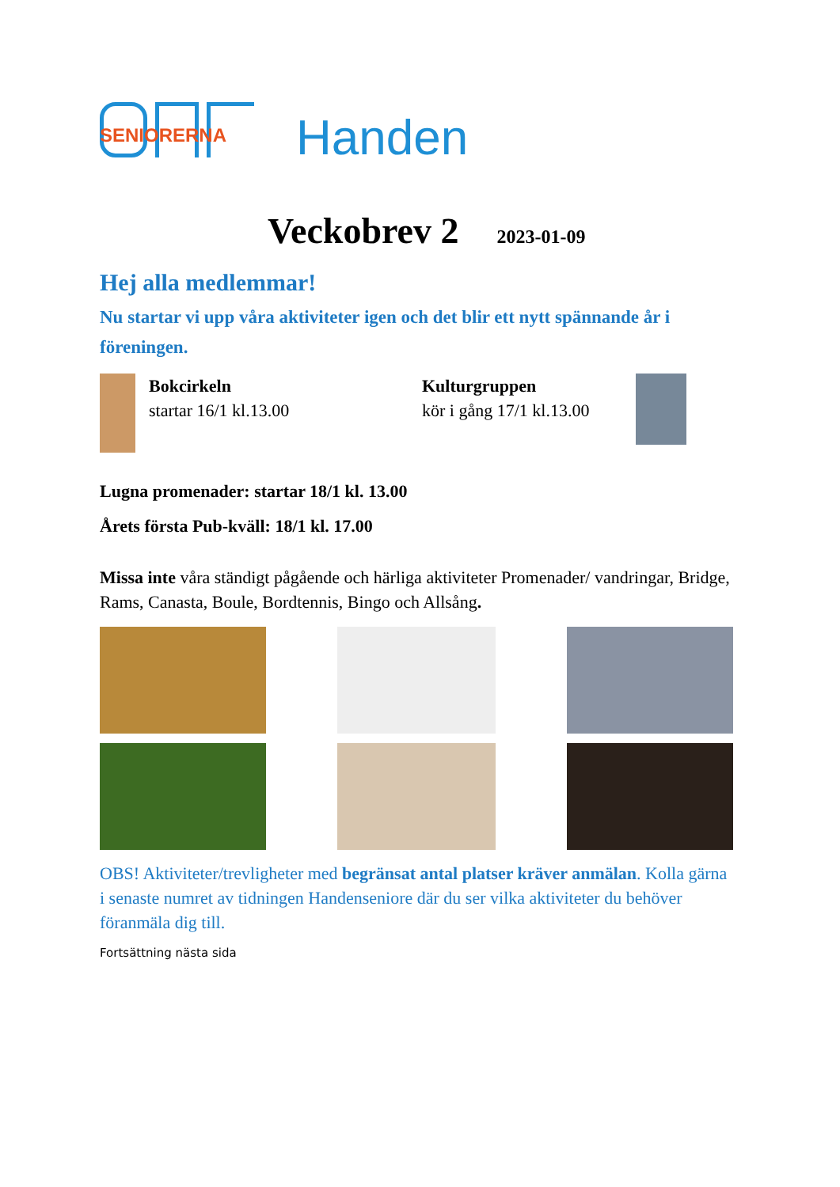SENIORERNA
Handen
Veckobrev 2 2023-01-09
Hej alla medlemmar!
Nu startar vi upp våra aktiviteter igen och det blir ett nytt spännande år i föreningen.
Bokcirkeln
startar 16/1 kl.13.00
Kulturgruppen
kör i gång 17/1 kl.13.00
Lugna promenader: startar 18/1 kl. 13.00
Årets första Pub-kväll: 18/1 kl. 17.00
Missa inte våra ständigt pågående och härliga aktiviteter Promenader/ vandringar, Bridge, Rams, Canasta, Boule, Bordtennis, Bingo och Allsång.
OBS! Aktiviteter/trevligheter med begränsat antal platser kräver anmälan. Kolla gärna i senaste numret av tidningen Handenseniore där du ser vilka aktiviteter du behöver föranmäla dig till.
Fortsättning nästa sida